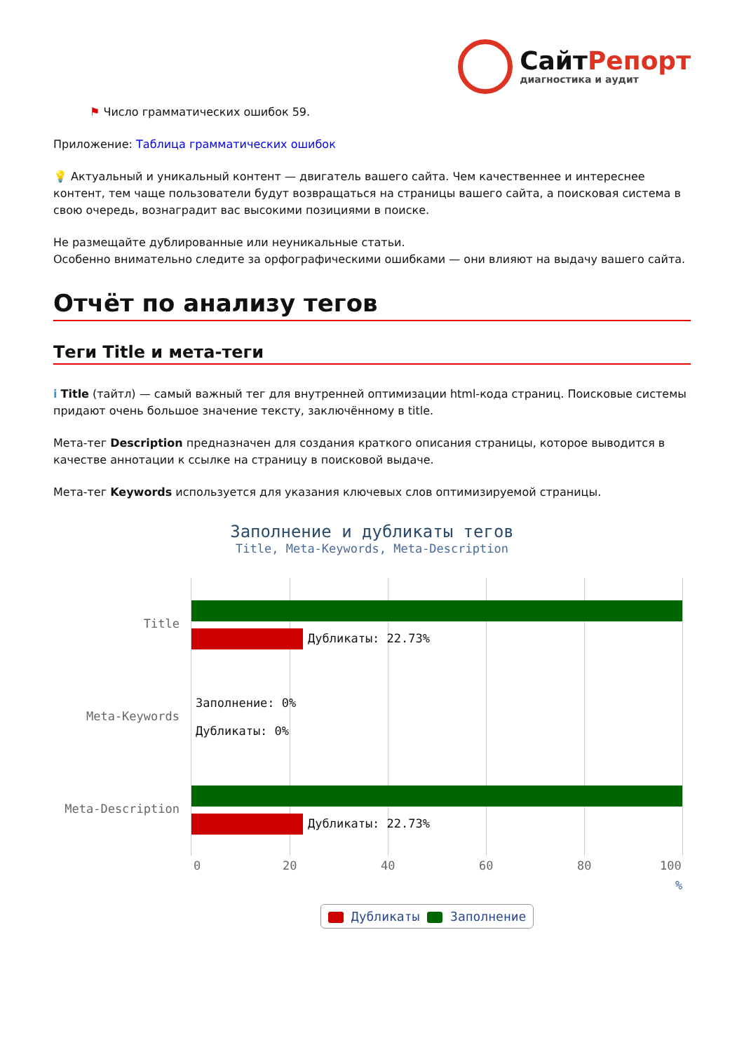СайтРепорт
диагностика и аудит
⚑ Число грамматических ошибок 59.
Приложение: Таблица грамматических ошибок
💡 Актуальный и уникальный контент — двигатель вашего сайта. Чем качественнее и интереснее контент, тем чаще пользователи будут возвращаться на страницы вашего сайта, а поисковая система в свою очередь, вознаградит вас высокими позициями в поиске.
Не размещайте дублированные или неуникальные статьи.
Особенно внимательно следите за орфографическими ошибками — они влияют на выдачу вашего сайта.
Отчёт по анализу тегов
Теги Title и мета-теги
i Title (тайтл) — самый важный тег для внутренней оптимизации html-кода страниц. Поисковые системы придают очень большое значение тексту, заключённому в title.
Мета-тег Description предназначен для создания краткого описания страницы, которое выводится в качестве аннотации к ссылке на страницу в поисковой выдаче.
Мета-тег Keywords используется для указания ключевых слов оптимизируемой страницы.
Заполнение и дубликаты тегов
Title, Meta-Keywords, Meta-Description
Title
Meta-Keywords
Meta-Description
Дубликаты: 22.73%
Заполнение: 0%
Дубликаты: 0%
Дубликаты: 22.73%
0 20 40 60 80 100
%
Дубликаты Заполнение